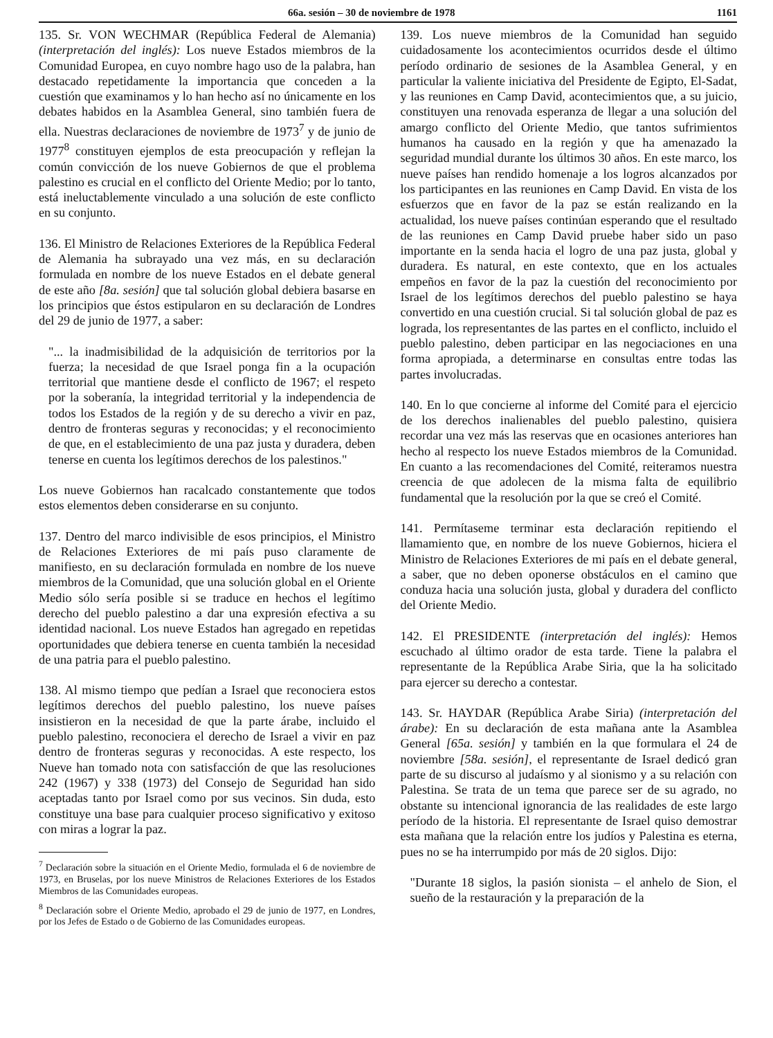66a. sesión – 30 de noviembre de 1978 1161
135. Sr. VON WECHMAR (República Federal de Alemania) (interpretación del inglés): Los nueve Estados miembros de la Comunidad Europea, en cuyo nombre hago uso de la palabra, han destacado repetidamente la importancia que conceden a la cuestión que examinamos y lo han hecho así no únicamente en los debates habidos en la Asamblea General, sino también fuera de ella. Nuestras declaraciones de noviembre de 1973<sup>7</sup> y de junio de 1977<sup>8</sup> constituyen ejemplos de esta preocupación y reflejan la común convicción de los nueve Gobiernos de que el problema palestino es crucial en el conflicto del Oriente Medio; por lo tanto, está ineluctablemente vinculado a una solución de este conflicto en su conjunto.
136. El Ministro de Relaciones Exteriores de la República Federal de Alemania ha subrayado una vez más, en su declaración formulada en nombre de los nueve Estados en el debate general de este año [8a. sesión] que tal solución global debiera basarse en los principios que éstos estipularon en su declaración de Londres del 29 de junio de 1977, a saber:
"... la inadmisibilidad de la adquisición de territorios por la fuerza; la necesidad de que Israel ponga fin a la ocupación territorial que mantiene desde el conflicto de 1967; el respeto por la soberanía, la integridad territorial y la independencia de todos los Estados de la región y de su derecho a vivir en paz, dentro de fronteras seguras y reconocidas; y el reconocimiento de que, en el establecimiento de una paz justa y duradera, deben tenerse en cuenta los legítimos derechos de los palestinos."
Los nueve Gobiernos han racalcado constantemente que todos estos elementos deben considerarse en su conjunto.
137. Dentro del marco indivisible de esos principios, el Ministro de Relaciones Exteriores de mi país puso claramente de manifiesto, en su declaración formulada en nombre de los nueve miembros de la Comunidad, que una solución global en el Oriente Medio sólo sería posible si se traduce en hechos el legítimo derecho del pueblo palestino a dar una expresión efectiva a su identidad nacional. Los nueve Estados han agregado en repetidas oportunidades que debiera tenerse en cuenta también la necesidad de una patria para el pueblo palestino.
138. Al mismo tiempo que pedían a Israel que reconociera estos legítimos derechos del pueblo palestino, los nueve países insistieron en la necesidad de que la parte árabe, incluido el pueblo palestino, reconociera el derecho de Israel a vivir en paz dentro de fronteras seguras y reconocidas. A este respecto, los Nueve han tomado nota con satisfacción de que las resoluciones 242 (1967) y 338 (1973) del Consejo de Seguridad han sido aceptadas tanto por Israel como por sus vecinos. Sin duda, esto constituye una base para cualquier proceso significativo y exitoso con miras a lograr la paz.
<sup>7</sup> Declaración sobre la situación en el Oriente Medio, formulada el 6 de noviembre de 1973, en Bruselas, por los nueve Ministros de Relaciones Exteriores de los Estados Miembros de las Comunidades europeas.
<sup>8</sup> Declaración sobre el Oriente Medio, aprobado el 29 de junio de 1977, en Londres, por los Jefes de Estado o de Gobierno de las Comunidades europeas.
139. Los nueve miembros de la Comunidad han seguido cuidadosamente los acontecimientos ocurridos desde el último período ordinario de sesiones de la Asamblea General, y en particular la valiente iniciativa del Presidente de Egipto, El-Sadat, y las reuniones en Camp David, acontecimientos que, a su juicio, constituyen una renovada esperanza de llegar a una solución del amargo conflicto del Oriente Medio, que tantos sufrimientos humanos ha causado en la región y que ha amenazado la seguridad mundial durante los últimos 30 años. En este marco, los nueve países han rendido homenaje a los logros alcanzados por los participantes en las reuniones en Camp David. En vista de los esfuerzos que en favor de la paz se están realizando en la actualidad, los nueve países continúan esperando que el resultado de las reuniones en Camp David pruebe haber sido un paso importante en la senda hacia el logro de una paz justa, global y duradera. Es natural, en este contexto, que en los actuales empeños en favor de la paz la cuestión del reconocimiento por Israel de los legítimos derechos del pueblo palestino se haya convertido en una cuestión crucial. Si tal solución global de paz es lograda, los representantes de las partes en el conflicto, incluido el pueblo palestino, deben participar en las negociaciones en una forma apropiada, a determinarse en consultas entre todas las partes involucradas.
140. En lo que concierne al informe del Comité para el ejercicio de los derechos inalienables del pueblo palestino, quisiera recordar una vez más las reservas que en ocasiones anteriores han hecho al respecto los nueve Estados miembros de la Comunidad. En cuanto a las recomendaciones del Comité, reiteramos nuestra creencia de que adolecen de la misma falta de equilibrio fundamental que la resolución por la que se creó el Comité.
141. Permítaseme terminar esta declaración repitiendo el llamamiento que, en nombre de los nueve Gobiernos, hiciera el Ministro de Relaciones Exteriores de mi país en el debate general, a saber, que no deben oponerse obstáculos en el camino que conduza hacia una solución justa, global y duradera del conflicto del Oriente Medio.
142. El PRESIDENTE (interpretación del inglés): Hemos escuchado al último orador de esta tarde. Tiene la palabra el representante de la República Arabe Siria, que la ha solicitado para ejercer su derecho a contestar.
143. Sr. HAYDAR (República Arabe Siria) (interpretación del árabe): En su declaración de esta mañana ante la Asamblea General [65a. sesión] y también en la que formulara el 24 de noviembre [58a. sesión], el representante de Israel dedicó gran parte de su discurso al judaísmo y al sionismo y a su relación con Palestina. Se trata de un tema que parece ser de su agrado, no obstante su intencional ignorancia de las realidades de este largo período de la historia. El representante de Israel quiso demostrar esta mañana que la relación entre los judíos y Palestina es eterna, pues no se ha interrumpido por más de 20 siglos. Dijo:
"Durante 18 siglos, la pasión sionista – el anhelo de Sion, el sueño de la restauración y la preparación de la